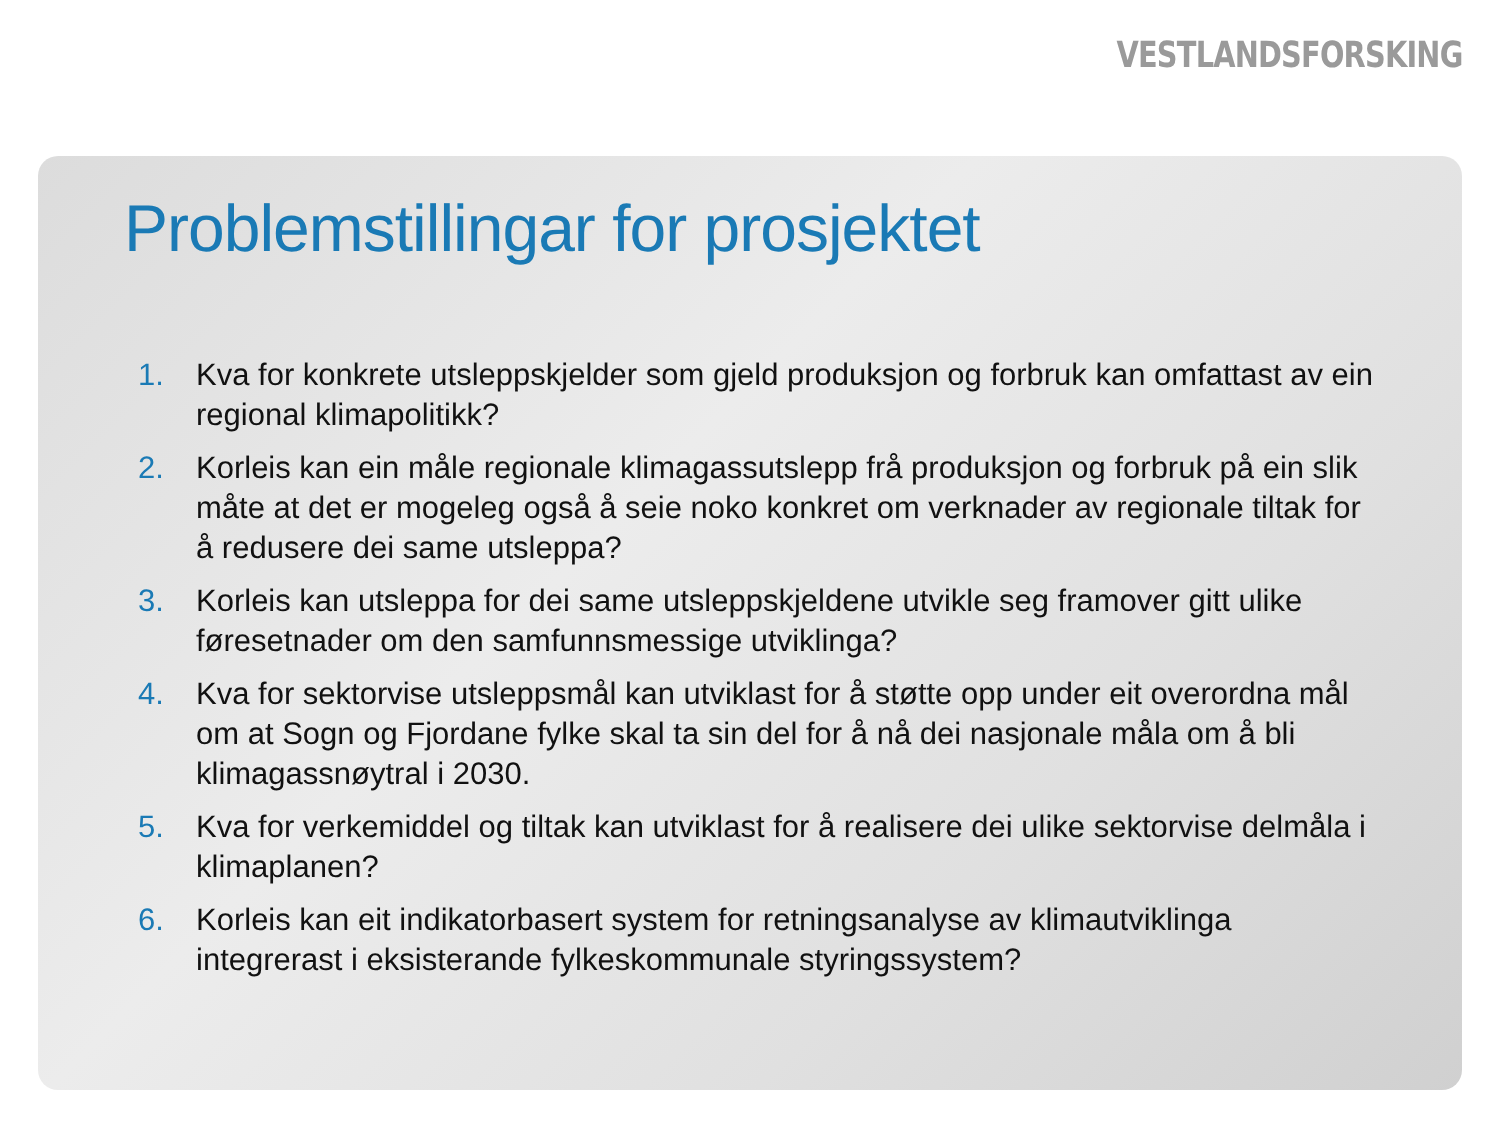VESTLANDSFORSKING
Problemstillingar for prosjektet
1. Kva for konkrete utsleppskjelder som gjeld produksjon og forbruk kan omfattast av ein regional klimapolitikk?
2. Korleis kan ein måle regionale klimagassutslepp frå produksjon og forbruk på ein slik måte at det er mogeleg også å seie noko konkret om verknader av regionale tiltak for å redusere dei same utsleppa?
3. Korleis kan utsleppa for dei same utsleppskjeldene utvikle seg framover gitt ulike føresetnader om den samfunnsmessige utviklinga?
4. Kva for sektorvise utsleppsmål kan utviklast for å støtte opp under eit overordna mål om at Sogn og Fjordane fylke skal ta sin del for å nå dei nasjonale måla om å bli klimagassnøytral i 2030.
5. Kva for verkemiddel og tiltak kan utviklast for å realisere dei ulike sektorvise delmåla i klimaplanen?
6. Korleis kan eit indikatorbasert system for retningsanalyse av klimautviklinga integrerast i eksisterande fylkeskommunale styringssystem?